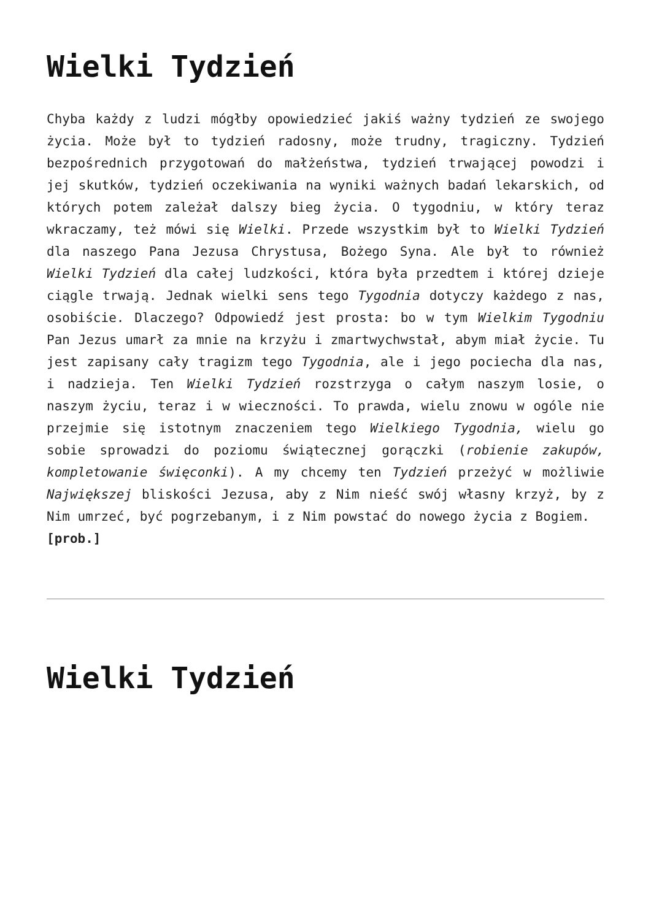Wielki Tydzień
Chyba każdy z ludzi mógłby opowiedzieć jakiś ważny tydzień ze swojego życia. Może był to tydzień radosny, może trudny, tragiczny. Tydzień bezpośrednich przygotowań do małżeństwa, tydzień trwającej powodzi i jej skutków, tydzień oczekiwania na wyniki ważnych badań lekarskich, od których potem zależał dalszy bieg życia. O tygodniu, w który teraz wkraczamy, też mówi się Wielki. Przede wszystkim był to Wielki Tydzień dla naszego Pana Jezusa Chrystusa, Bożego Syna. Ale był to również Wielki Tydzień dla całej ludzkości, która była przedtem i której dzieje ciągle trwają. Jednak wielki sens tego Tygodnia dotyczy każdego z nas, osobiście. Dlaczego? Odpowiedź jest prosta: bo w tym Wielkim Tygodniu Pan Jezus umarł za mnie na krzyżu i zmartwychwstał, abym miał życie. Tu jest zapisany cały tragizm tego Tygodnia, ale i jego pociecha dla nas, i nadzieja. Ten Wielki Tydzień rozstrzyga o całym naszym losie, o naszym życiu, teraz i w wieczności. To prawda, wielu znowu w ogóle nie przejmie się istotnym znaczeniem tego Wielkiego Tygodnia, wielu go sobie sprowadzi do poziomu świątecznej gorączki (robienie zakupów, kompletowanie święconki). A my chcemy ten Tydzień przeżyć w możliwie Największej bliskości Jezusa, aby z Nim nieść swój własny krzyż, by z Nim umrzeć, być pogrzebanym, i z Nim powstać do nowego życia z Bogiem.
[prob.]
Wielki Tydzień